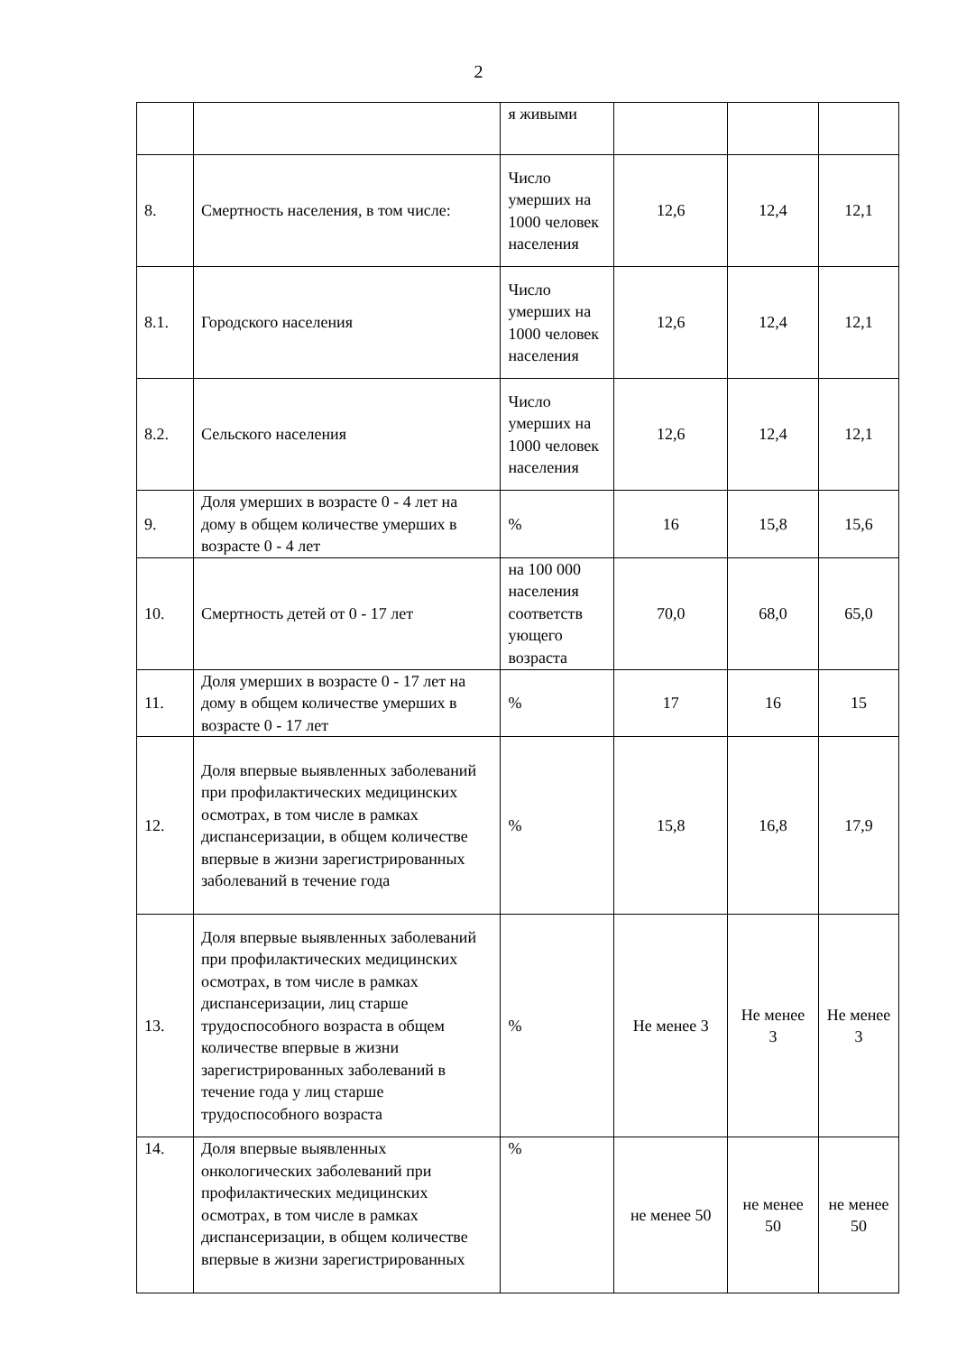2
| | | я живыми | | | |
| 8. | Смертность населения, в том числе: | Число умерших на 1000 человек населения | 12,6 | 12,4 | 12,1 |
| 8.1. | Городского населения | Число умерших на 1000 человек населения | 12,6 | 12,4 | 12,1 |
| 8.2. | Сельского населения | Число умерших на 1000 человек населения | 12,6 | 12,4 | 12,1 |
| 9. | Доля умерших в возрасте 0 - 4 лет на дому в общем количестве умерших в возрасте 0 - 4 лет | % | 16 | 15,8 | 15,6 |
| 10. | Смертность детей от 0 - 17 лет | на 100 000 населения соответств ующего возраста | 70,0 | 68,0 | 65,0 |
| 11. | Доля умерших в возрасте 0 - 17 лет на дому в общем количестве умерших в возрасте 0 - 17 лет | % | 17 | 16 | 15 |
| 12. | Доля впервые выявленных заболеваний при профилактических медицинских осмотрах, в том числе в рамках диспансеризации, в общем количестве впервые в жизни зарегистрированных заболеваний в течение года | % | 15,8 | 16,8 | 17,9 |
| 13. | Доля впервые выявленных заболеваний при профилактических медицинских осмотрах, в том числе в рамках диспансеризации, лиц старше трудоспособного возраста в общем количестве впервые в жизни зарегистрированных заболеваний в течение года у лиц старше трудоспособного возраста | % | Не менее 3 | Не менее 3 | Не менее 3 |
| 14. | Доля впервые выявленных онкологических заболеваний при профилактических медицинских осмотрах, в том числе в рамках диспансеризации, в общем количестве впервые в жизни зарегистрированных | % | не менее 50 | не менее 50 | не менее 50 |